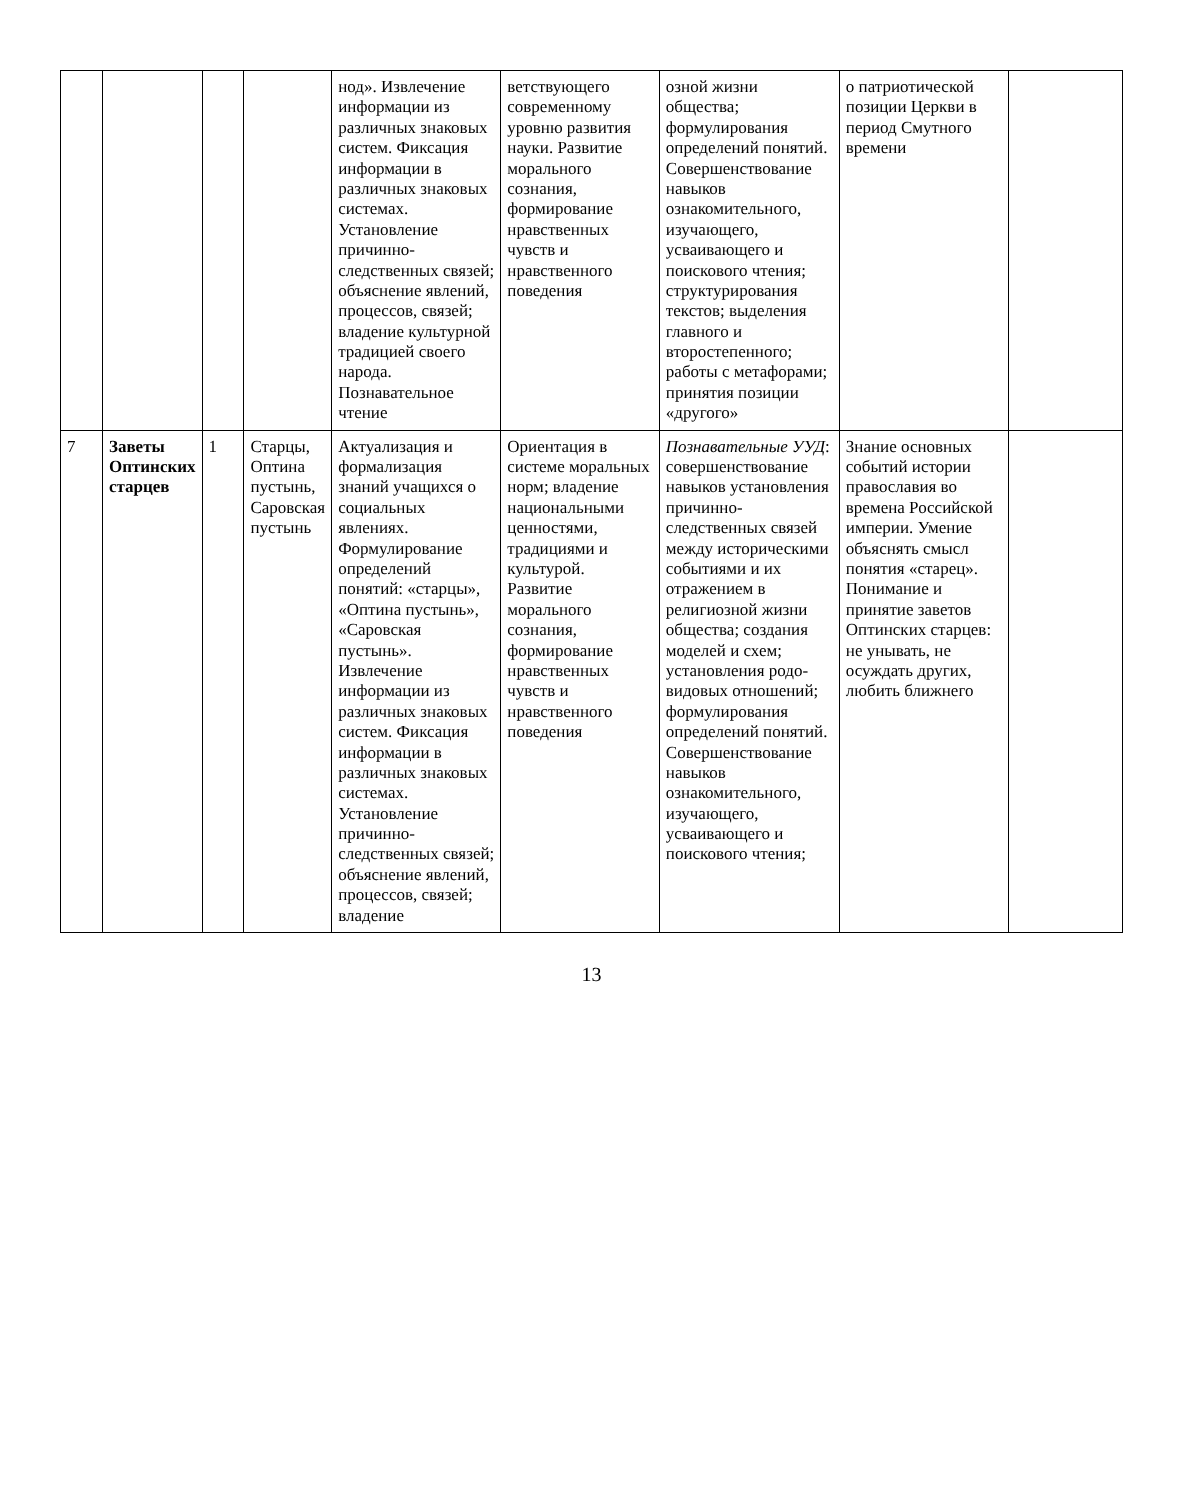| | | | | нод». Извлечение информации из различных знаковых систем. Фиксация информации в различных знаковых системах. Установление причинно-следственных связей; объяснение явлений, процессов, связей; владение культурной традицией своего народа. Познавательное чтение | ветствующего современному уровню развития науки. Развитие морального сознания, формирование нравственных чувств и нравственного поведения | озной жизни общества; формулирования определений понятий. Совершенствование навыков ознакомительного, изучающего, усваивающего и поискового чтения; структурирования текстов; выделения главного и второстепенного; работы с метафорами; принятия позиции «другого» | о патриотической позиции Церкви в период Смутного времени | |
| 7 | Заветы Оптинских старцев | 1 | Старцы, Оптина пустынь, Саровская пустынь | Актуализация и формализация знаний учащихся о социальных явлениях. Формулирование определений понятий: «старцы», «Оптина пустынь», «Саровская пустынь». Извлечение информации из различных знаковых систем. Фиксация информации в различных знаковых системах. Установление причинно-следственных связей; объяснение явлений, процессов, связей; владение | Ориентация в системе моральных норм; владение национальными ценностями, традициями и культурой. Развитие морального сознания, формирование нравственных чувств и нравственного поведения | Познавательные УУД : совершенствование навыков установления причинно-следственных связей между историческими событиями и их отражением в религиозной жизни общества; создания моделей и схем; установления родо-видовых отношений; формулирования определений понятий. Совершенствование навыков ознакомительного, изучающего, усваивающего и поискового чтения; | Знание основных событий истории православия во времена Российской империи. Умение объяснять смысл понятия «старец». Понимание и принятие заветов Оптинских старцев: не унывать, не осуждать других, любить ближнего | |
13